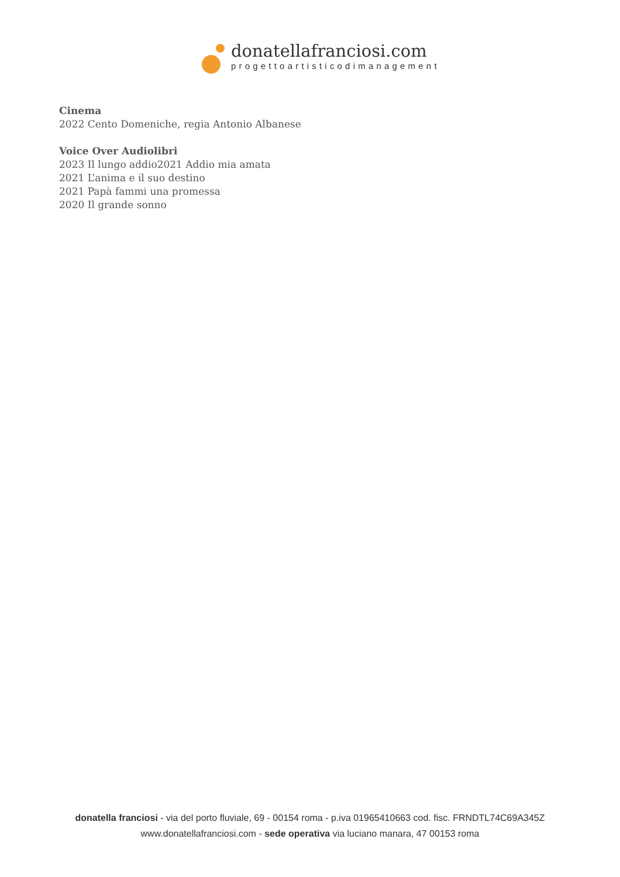donatellafranciosi.com
progettoartisticodimanagement
Cinema
2022 Cento Domeniche, regia Antonio Albanese
Voice Over Audiolibri
2023 Il lungo addio2021 Addio mia amata
2021 L’anima e il suo destino
2021 Papà fammi una promessa
2020 Il grande sonno
donatella franciosi - via del porto fluviale, 69 - 00154 roma - p.iva 01965410663 cod. fisc. FRNDTL74C69A345Z
www.donatellafranciosi.com - sede operativa via luciano manara, 47 00153 roma